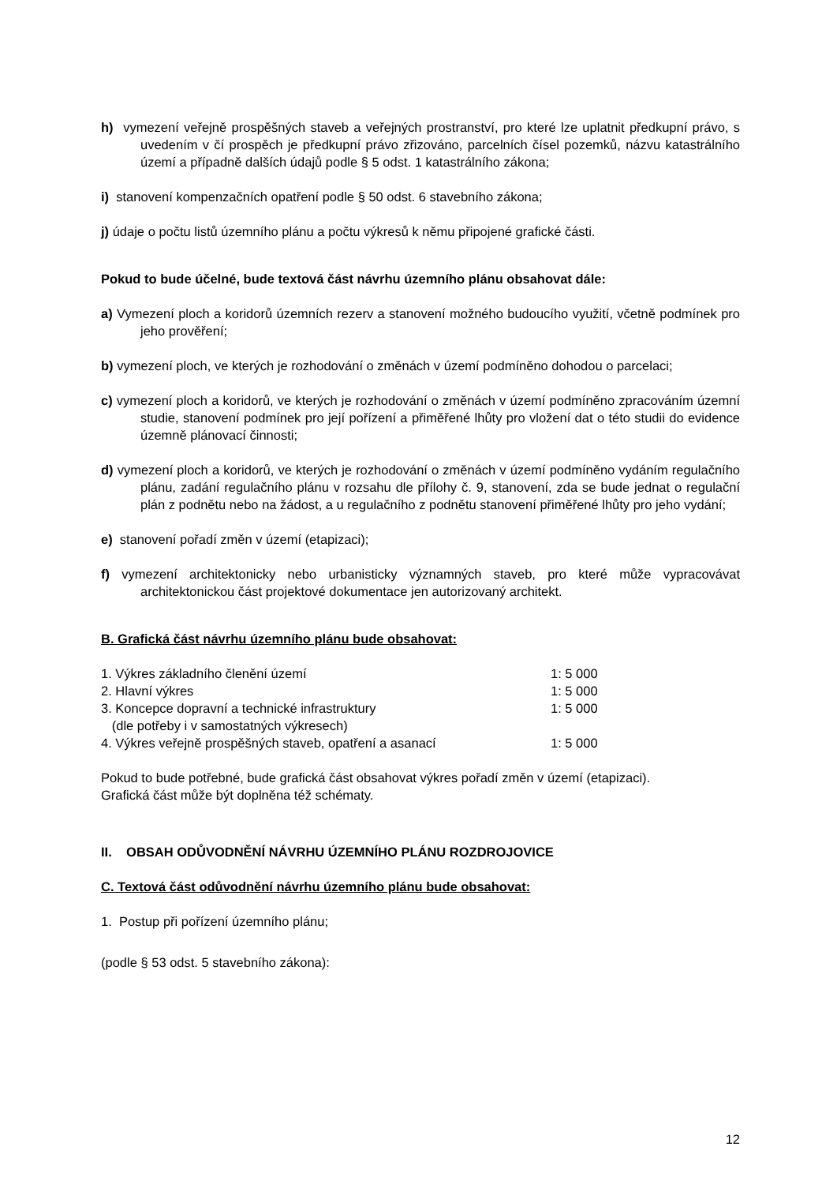h) vymezení veřejně prospěšných staveb a veřejných prostranství, pro které lze uplatnit předkupní právo, s uvedením v čí prospěch je předkupní právo zřizováno, parcelních čísel pozemků, názvu katastrálního území a případně dalších údajů podle § 5 odst. 1 katastrálního zákona;
i) stanovení kompenzačních opatření podle § 50 odst. 6 stavebního zákona;
j) údaje o počtu listů územního plánu a počtu výkresů k němu připojené grafické části.
Pokud to bude účelné, bude textová část návrhu územního plánu obsahovat dále:
a) Vymezení ploch a koridorů územních rezerv a stanovení možného budoucího využití, včetně podmínek pro jeho prověření;
b) vymezení ploch, ve kterých je rozhodování o změnách v území podmíněno dohodou o parcelaci;
c) vymezení ploch a koridorů, ve kterých je rozhodování o změnách v území podmíněno zpracováním územní studie, stanovení podmínek pro její pořízení a přiměřené lhůty pro vložení dat o této studii do evidence územně plánovací činnosti;
d) vymezení ploch a koridorů, ve kterých je rozhodování o změnách v území podmíněno vydáním regulačního plánu, zadání regulačního plánu v rozsahu dle přílohy č. 9, stanovení, zda se bude jednat o regulační plán z podnětu nebo na žádost, a u regulačního z podnětu stanovení přiměřené lhůty pro jeho vydání;
e) stanovení pořadí změn v území (etapizaci);
f) vymezení architektonicky nebo urbanisticky významných staveb, pro které může vypracovávat architektonickou část projektové dokumentace jen autorizovaný architekt.
B. Grafická část návrhu územního plánu bude obsahovat:
| 1. Výkres základního členění území | 1: 5 000 |
| 2. Hlavní výkres | 1: 5 000 |
| 3. Koncepce dopravní a technické infrastruktury (dle potřeby i v samostatných výkresech) | 1: 5 000 |
| 4. Výkres veřejně prospěšných staveb, opatření a asanací | 1: 5 000 |
Pokud to bude potřebné, bude grafická část obsahovat výkres pořadí změn v území (etapizaci).
Grafická část může být doplněna též schématy.
II. OBSAH ODŮVODNĚNÍ NÁVRHU ÚZEMNÍHO PLÁNU ROZDROJOVICE
C. Textová část odůvodnění návrhu územního plánu bude obsahovat:
1. Postup při pořízení územního plánu;
(podle § 53 odst. 5 stavebního zákona):
12